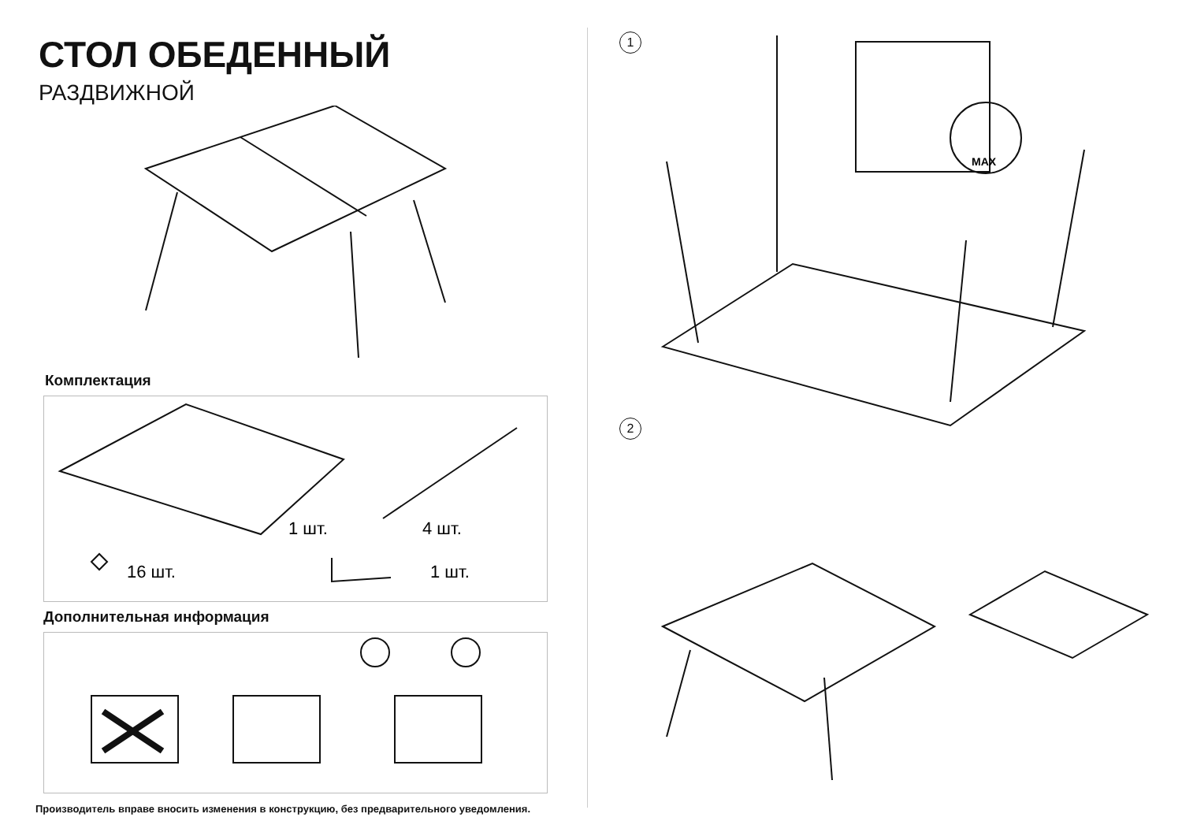СТОЛ ОБЕДЕННЫЙ
РАЗДВИЖНОЙ
Комплектация
1 шт.
4 шт.
16 шт.
1 шт.
Дополнительная информация
Производитель вправе вносить изменения в конструкцию, без предварительного уведомления.
1
2
MAX